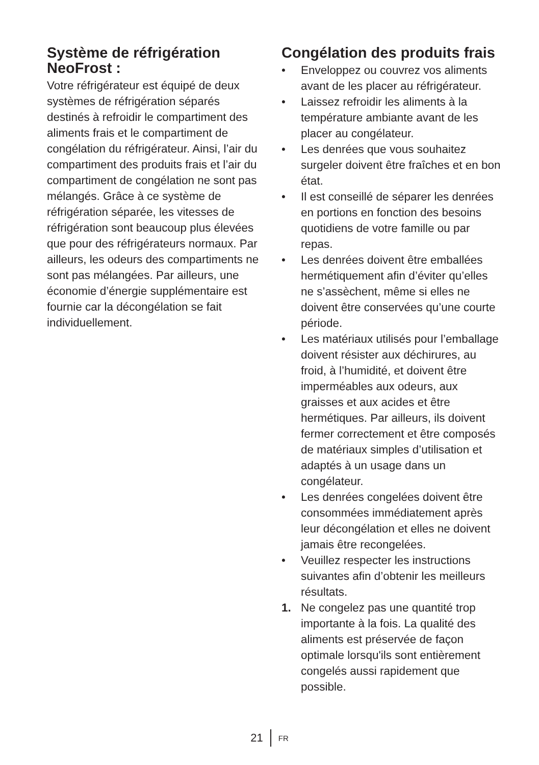Système de réfrigération NeoFrost :
Votre réfrigérateur est équipé de deux systèmes de réfrigération séparés destinés à refroidir le compartiment des aliments frais et le compartiment de congélation du réfrigérateur. Ainsi, l’air du compartiment des produits frais et l’air du compartiment de congélation ne sont pas mélangés. Grâce à ce système de réfrigération séparée, les vitesses de réfrigération sont beaucoup plus élevées que pour des réfrigérateurs normaux. Par ailleurs, les odeurs des compartiments ne sont pas mélangées. Par ailleurs, une économie d’énergie supplémentaire est fournie car la décongélation se fait individuellement.
Congélation des produits frais
• Enveloppez ou couvrez vos aliments avant de les placer au réfrigérateur.
• Laissez refroidir les aliments à la température ambiante avant de les placer au congélateur.
• Les denrées que vous souhaitez surgeler doivent être fraîches et en bon état.
• Il est conseillé de séparer les denrées en portions en fonction des besoins quotidiens de votre famille ou par repas.
• Les denrées doivent être emballées hermétiquement afin d’éviter qu’elles ne s’assèchent, même si elles ne doivent être conservées qu’une courte période.
• Les matériaux utilisés pour l’emballage doivent résister aux déchirures, au froid, à l’humidité, et doivent être imperméables aux odeurs, aux graisses et aux acides et être hermétiques. Par ailleurs, ils doivent fermer correctement et être composés de matériaux simples d’utilisation et adaptés à un usage dans un congélateur.
• Les denrées congelées doivent être consommées immédiatement après leur décongélation et elles ne doivent jamais être recongelées.
• Veuillez respecter les instructions suivantes afin d’obtenir les meilleurs résultats.
1. Ne congelez pas une quantité trop importante à la fois. La qualité des aliments est préservée de façon optimale lorsqu'ils sont entièrement congelés aussi rapidement que possible.
21 FR